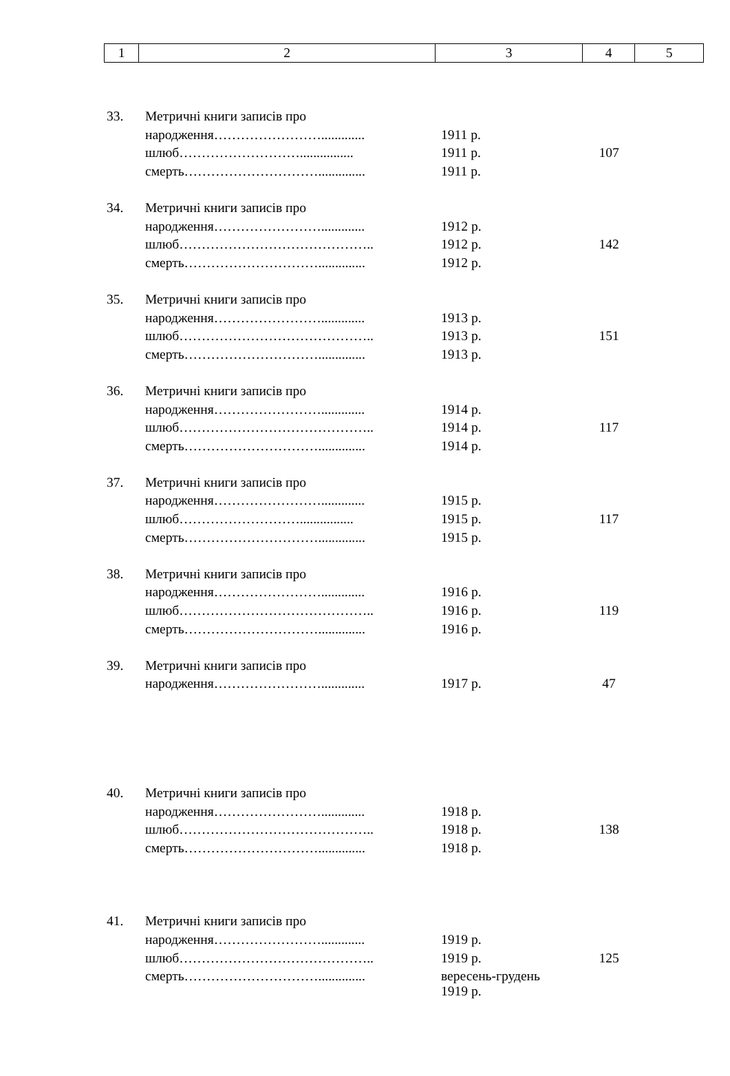| 1 | 2 | 3 | 4 | 5 |
| 33. | Метричні книги записів про | | |
| | народження……………………............. | 1911 р. | |
| | шлюб………………………................ | 1911 р. | 107 |
| | смерть………………………….............. | 1911 р. | |
| 34. | Метричні книги записів про | | |
| | народження……………………............. | 1912 р. | |
| | шлюб…………………………………….. | 1912 р. | 142 |
| | смерть………………………….............. | 1912 р. | |
| 35. | Метричні книги записів про | | |
| | народження……………………............. | 1913 р. | |
| | шлюб…………………………………….. | 1913 р. | 151 |
| | смерть………………………….............. | 1913 р. | |
| 36. | Метричні книги записів про | | |
| | народження……………………............. | 1914 р. | |
| | шлюб…………………………………….. | 1914 р. | 117 |
| | смерть………………………….............. | 1914 р. | |
| 37. | Метричні книги записів про | | |
| | народження……………………............. | 1915 р. | |
| | шлюб………………………................ | 1915 р. | 117 |
| | смерть………………………….............. | 1915 р. | |
| 38. | Метричні книги записів про | | |
| | народження……………………............. | 1916 р. | |
| | шлюб…………………………………….. | 1916 р. | 119 |
| | смерть………………………….............. | 1916 р. | |
| 39. | Метричні книги записів про | | |
| | народження……………………............. | 1917 р. | 47 |
| 40. | Метричні книги записів про | | |
| | народження……………………............. | 1918 р. | |
| | шлюб…………………………………….. | 1918 р. | 138 |
| | смерть………………………….............. | 1918 р. | |
| 41. | Метричні книги записів про | | |
| | народження……………………............. | 1919 р. | |
| | шлюб…………………………………….. | 1919 р. | 125 |
| | смерть………………………….............. | вересень-грудень 1919 р. | |